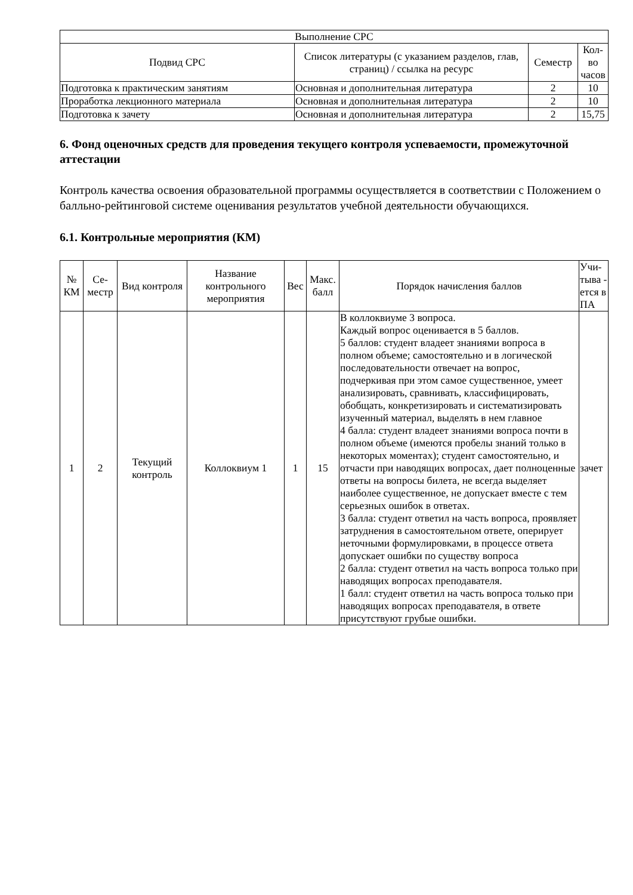| Выполнение СРС | | | |
| --- | --- | --- | --- |
| Подвид СРС | Список литературы (с указанием разделов, глав, страниц) / ссылка на ресурс | Семестр | Кол-во часов |
| Подготовка к практическим занятиям | Основная и дополнительная литература | 2 | 10 |
| Проработка лекционного материала | Основная и дополнительная литература | 2 | 10 |
| Подготовка к зачету | Основная и дополнительная литература | 2 | 15,75 |
6. Фонд оценочных средств для проведения текущего контроля успеваемости, промежуточной аттестации
Контроль качества освоения образовательной программы осуществляется в соответствии с Положением о балльно-рейтинговой системе оценивания результатов учебной деятельности обучающихся.
6.1. Контрольные мероприятия (КМ)
| № КМ | Се-местр | Вид контроля | Название контрольного мероприятия | Вес | Макс. балл | Порядок начисления баллов | Учи-тыва - ется в ПА |
| --- | --- | --- | --- | --- | --- | --- | --- |
| 1 | 2 | Текущий контроль | Коллоквиум 1 | 1 | 15 | В коллоквиуме 3 вопроса. Каждый вопрос оценивается в 5 баллов. 5 баллов: студент владеет знаниями вопроса в полном объеме; самостоятельно и в логической последовательности отвечает на вопрос, подчеркивая при этом самое существенное, умеет анализировать, сравнивать, классифицировать, обобщать, конкретизировать и систематизировать изученный материал, выделять в нем главное 4 балла: студент владеет знаниями вопроса почти в полном объеме (имеются пробелы знаний только в некоторых моментах); студент самостоятельно, и отчасти при наводящих вопросах, дает полноценные ответы на вопросы билета, не всегда выделяет наиболее существенное, не допускает вместе с тем серьезных ошибок в ответах. 3 балла: студент ответил на часть вопроса, проявляет затруднения в самостоятельном ответе, оперирует неточными формулировками, в процессе ответа допускает ошибки по существу вопроса 2 балла: студент ответил на часть вопроса только при наводящих вопросах преподавателя. 1 балл: студент ответил на часть вопроса только при наводящих вопросах преподавателя, в ответе присутствуют грубые ошибки. | зачет |